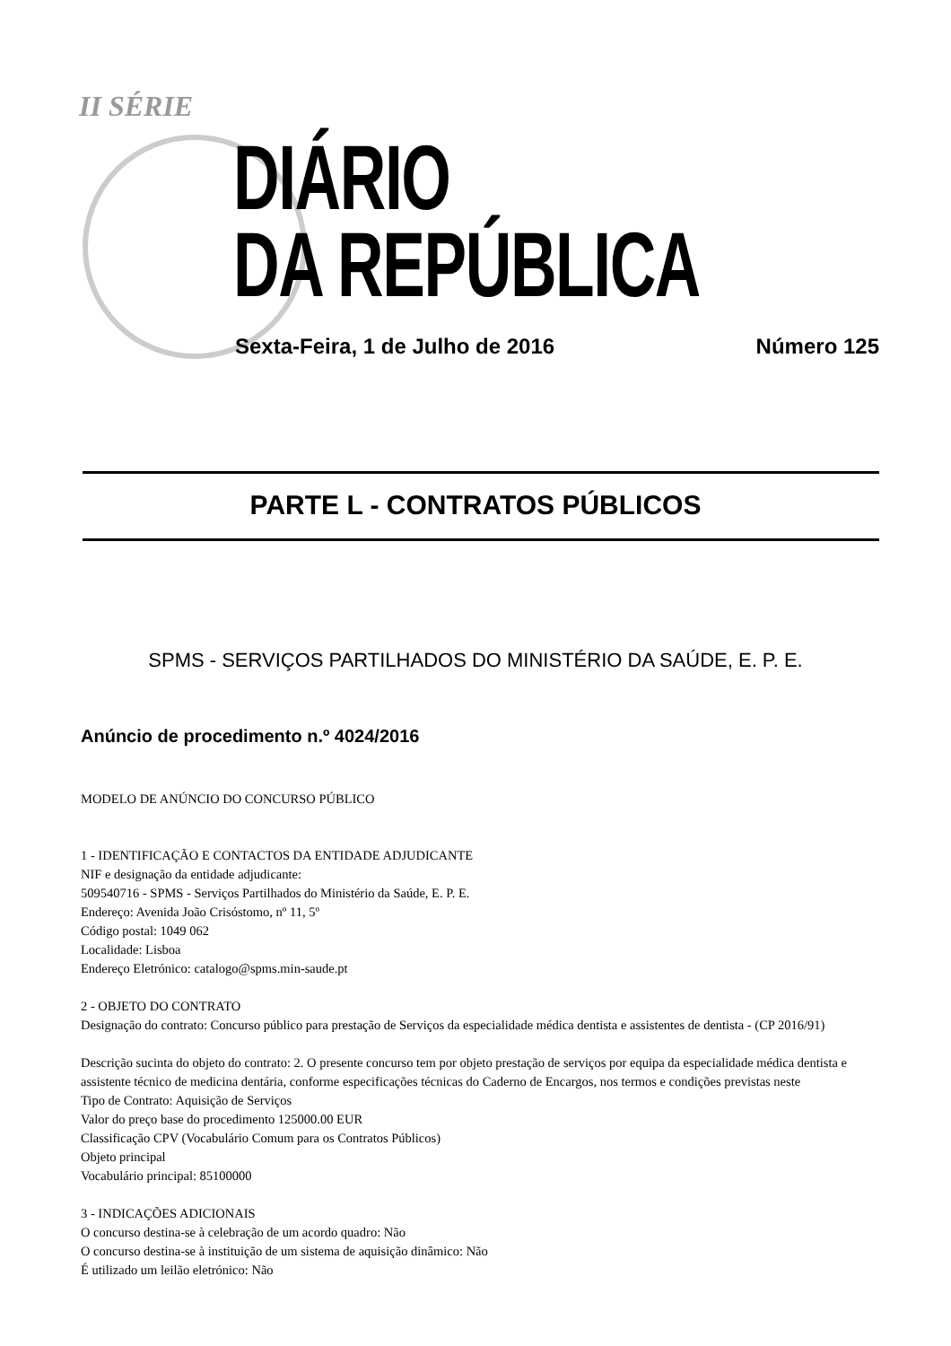II SÉRIE
DIÁRIO
DA REPÚBLICA
Sexta-Feira, 1 de Julho de 2016
Número 125
PARTE L - CONTRATOS PÚBLICOS
SPMS - SERVIÇOS PARTILHADOS DO MINISTÉRIO DA SAÚDE, E. P. E.
Anúncio de procedimento n.º 4024/2016
MODELO DE ANÚNCIO DO CONCURSO PÚBLICO
1 - IDENTIFICAÇÃO E CONTACTOS DA ENTIDADE ADJUDICANTE
NIF e designação da entidade adjudicante:
509540716 - SPMS - Serviços Partilhados do Ministério da Saúde, E. P. E.
Endereço: Avenida João Crisóstomo, nº 11, 5º
Código postal: 1049 062
Localidade: Lisboa
Endereço Eletrónico: catalogo@spms.min-saude.pt
2 - OBJETO DO CONTRATO
Designação do contrato: Concurso público para prestação de Serviços da especialidade médica dentista e assistentes de dentista - (CP 2016/91)
Descrição sucinta do objeto do contrato: 2. O presente concurso tem por objeto prestação de serviços por equipa da especialidade médica dentista e assistente técnico de medicina dentária, conforme especificações técnicas do Caderno de Encargos, nos termos e condições previstas neste
Tipo de Contrato: Aquisição de Serviços
Valor do preço base do procedimento 125000.00 EUR
Classificação CPV (Vocabulário Comum para os Contratos Públicos)
Objeto principal
Vocabulário principal: 85100000
3 - INDICAÇÕES ADICIONAIS
O concurso destina-se à celebração de um acordo quadro: Não
O concurso destina-se à instituição de um sistema de aquisição dinâmico: Não
É utilizado um leilão eletrónico: Não